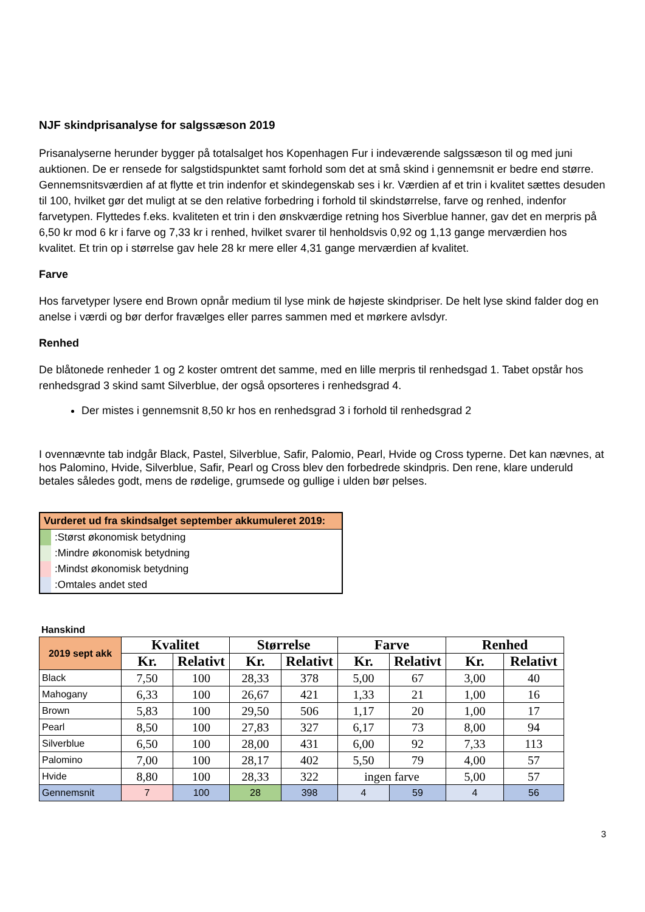NJF skindprisanalyse for salgssæson 2019
Prisanalyserne herunder bygger på totalsalget hos Kopenhagen Fur i indeværende salgssæson til og med juni auktionen. De er rensede for salgstidspunktet samt forhold som det at små skind i gennemsnit er bedre end større. Gennemsnitsværdien af at flytte et trin indenfor et skindegenskab ses i kr. Værdien af et trin i kvalitet sættes desuden til 100, hvilket gør det muligt at se den relative forbedring i forhold til skindstørrelse, farve og renhed, indenfor farvetypen. Flyttedes f.eks. kvaliteten et trin i den ønskværdige retning hos Siverblue hanner, gav det en merpris på 6,50 kr mod 6 kr i farve og 7,33 kr i renhed, hvilket svarer til henholdsvis 0,92 og 1,13 gange merværdien hos kvalitet. Et trin op i størrelse gav hele 28 kr mere eller 4,31 gange merværdien af kvalitet.
Farve
Hos farvetyper lysere end Brown opnår medium til lyse mink de højeste skindpriser. De helt lyse skind falder dog en anelse i værdi og bør derfor fravælges eller parres sammen med et mørkere avlsdyr.
Renhed
De blåtonede renheder 1 og 2 koster omtrent det samme, med en lille merpris til renhedsgad 1. Tabet opstår hos renhedsgrad 3 skind samt Silverblue, der også opsorteres i renhedsgrad 4.
Der mistes i gennemsnit 8,50 kr hos en renhedsgrad 3 i forhold til renhedsgrad 2
I ovennævnte tab indgår Black, Pastel, Silverblue, Safir, Palomio, Pearl, Hvide og Cross typerne. Det kan nævnes, at hos Palomino, Hvide, Silverblue, Safir, Pearl og Cross blev den forbedrede skindpris. Den rene, klare underuld betales således godt, mens de rødelige, grumsede og gullige i ulden bør pelses.
Vurderet ud fra skindsalget september akkumuleret 2019:
:Størst økonomisk betydning
:Mindre økonomisk betydning
:Mindst økonomisk betydning
:Omtales andet sted
Hanskind
| 2019 sept akk | Kvalitet | | Størrelse | | Farve | | Renhed | |
| --- | --- | --- | --- | --- | --- | --- | --- | --- |
| | Kr. | Relativt | Kr. | Relativt | Kr. | Relativt | Kr. | Relativt |
| Black | 7,50 | 100 | 28,33 | 378 | 5,00 | 67 | 3,00 | 40 |
| Mahogany | 6,33 | 100 | 26,67 | 421 | 1,33 | 21 | 1,00 | 16 |
| Brown | 5,83 | 100 | 29,50 | 506 | 1,17 | 20 | 1,00 | 17 |
| Pearl | 8,50 | 100 | 27,83 | 327 | 6,17 | 73 | 8,00 | 94 |
| Silverblue | 6,50 | 100 | 28,00 | 431 | 6,00 | 92 | 7,33 | 113 |
| Palomino | 7,00 | 100 | 28,17 | 402 | 5,50 | 79 | 4,00 | 57 |
| Hvide | 8,80 | 100 | 28,33 | 322 | ingen farve | | 5,00 | 57 |
| Gennemsnit | 7 | 100 | 28 | 398 | 4 | 59 | 4 | 56 |
3